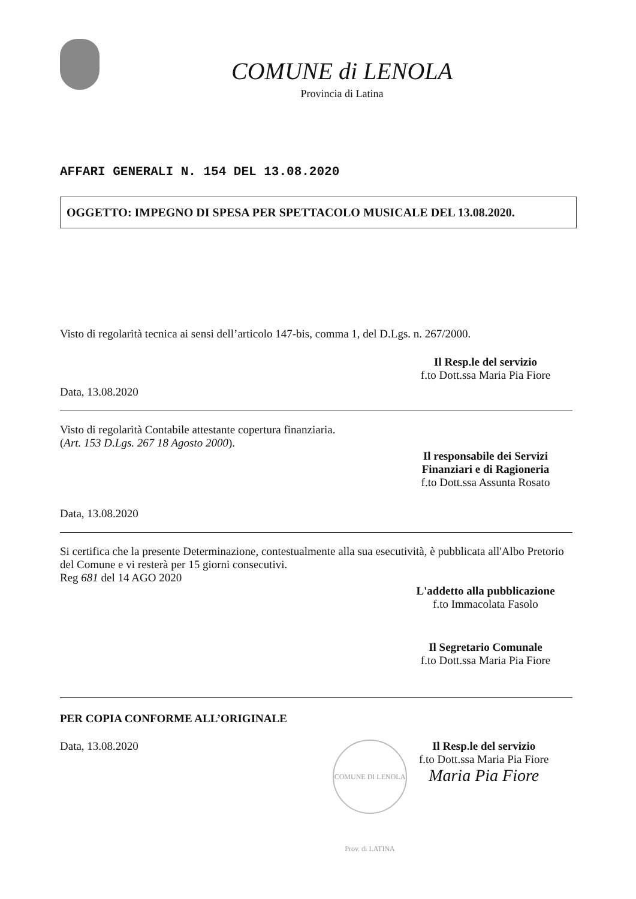COMUNE di LENOLA
Provincia di Latina
AFFARI GENERALI N. 154 DEL 13.08.2020
OGGETTO: IMPEGNO DI SPESA PER SPETTACOLO MUSICALE DEL 13.08.2020.
Visto di regolarità tecnica ai sensi dell’articolo 147-bis, comma 1, del D.Lgs. n. 267/2000.
Il Resp.le del servizio
f.to Dott.ssa Maria Pia Fiore
Data, 13.08.2020
Visto di regolarità Contabile attestante copertura finanziaria.
(Art. 153 D.Lgs. 267 18 Agosto 2000).
Il responsabile dei Servizi
Finanziari e di Ragioneria
f.to Dott.ssa Assunta Rosato
Data, 13.08.2020
Si certifica che la presente Determinazione, contestualmente alla sua esecutività, è pubblicata all'Albo Pretorio del Comune e vi resterà per 15 giorni consecutivi.
Reg 681 del 14 AGO 2020
L'addetto alla pubblicazione
f.to Immacolata Fasolo
Il Segretario Comunale
f.to Dott.ssa Maria Pia Fiore
PER COPIA CONFORME ALL’ORIGINALE
Data, 13.08.2020
COMUNE DI LENOLA Prov. di LATINA
Il Resp.le del servizio
f.to Dott.ssa Maria Pia Fiore
Maria Pia Fiore